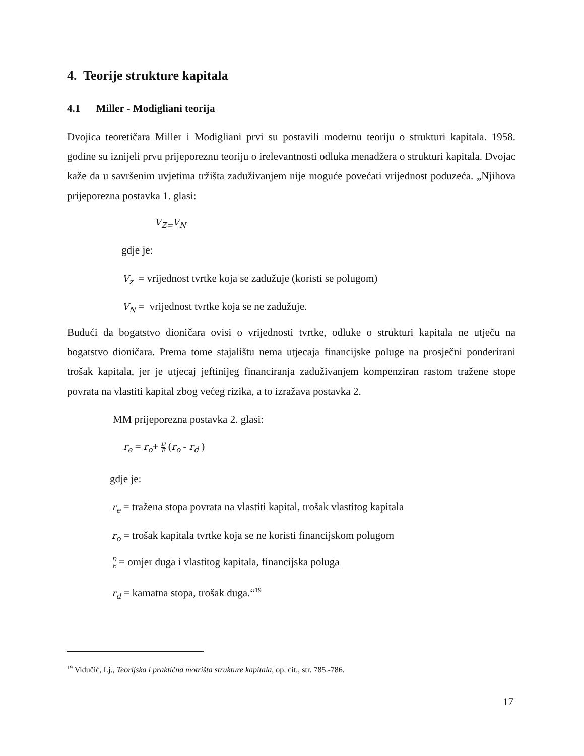4. Teorije strukture kapitala
4.1 Miller - Modigliani teorija
Dvojica teoretičara Miller i Modigliani prvi su postavili modernu teoriju o strukturi kapitala. 1958. godine su iznijeli prvu prijeporeznu teoriju o irelevantnosti odluka menadžera o strukturi kapitala. Dvojac kaže da u savršenim uvjetima tržišta zaduživanjem nije moguće povećati vrijednost poduzeća. „Njihova prijeporezna postavka 1. glasi:
V<sub>Z=</sub>V<sub>N</sub>
gdje je:
V<sub>z</sub> = vrijednost tvrtke koja se zadužuje (koristi se polugom)
V<sub>N</sub> = vrijednost tvrtke koja se ne zadužuje.
Budući da bogatstvo dioničara ovisi o vrijednosti tvrtke, odluke o strukturi kapitala ne utječu na bogatstvo dioničara. Prema tome stajalištu nema utjecaja financijske poluge na prosječni ponderirani trošak kapitala, jer je utjecaj jeftinijeg financiranja zaduživanjem kompenziran rastom tražene stope povrata na vlastiti kapital zbog većeg rizika, a to izražava postavka 2.
MM prijeporezna postavka 2. glasi:
r<sub>e</sub> = r<sub>o</sub>+ D E (r<sub>o</sub> - r<sub>d</sub> )
gdje je:
r<sub>e</sub> = tražena stopa povrata na vlastiti kapital, trošak vlastitog kapitala
r<sub>o</sub> = trošak kapitala tvrtke koja se ne koristi financijskom polugom
D E = omjer duga i vlastitog kapitala, financijska poluga
r<sub>d</sub> = kamatna stopa, trošak duga.“<sup>19</sup>
<sup>19</sup> Vidučić, Lj., Teorijska i praktična motrišta strukture kapitala, op. cit., str. 785.-786.
17